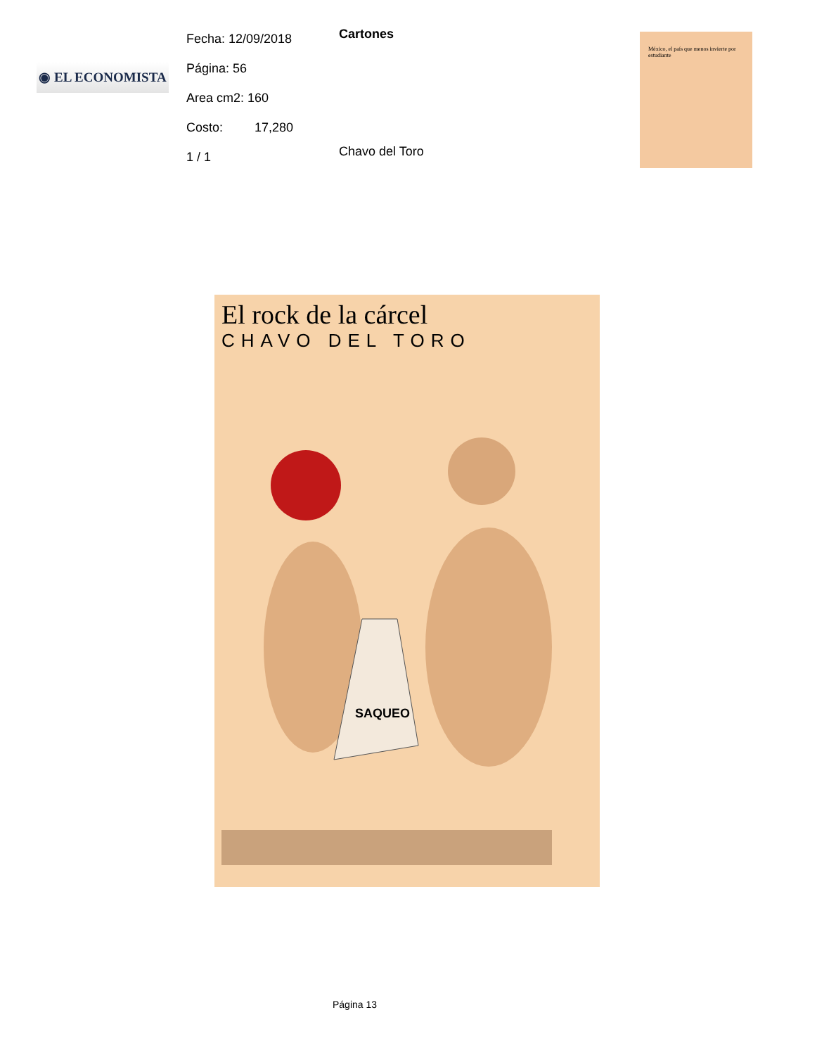◉ EL ECONOMISTA
Fecha: 12/09/2018
Página: 56
Area cm2: 160
Costo: 17,280
1 / 1
Cartones
Chavo del Toro
México, el país que menos invierte por estudiante
El rock de la cárcel
CHAVO DEL TORO
SAQUEO
Página 13